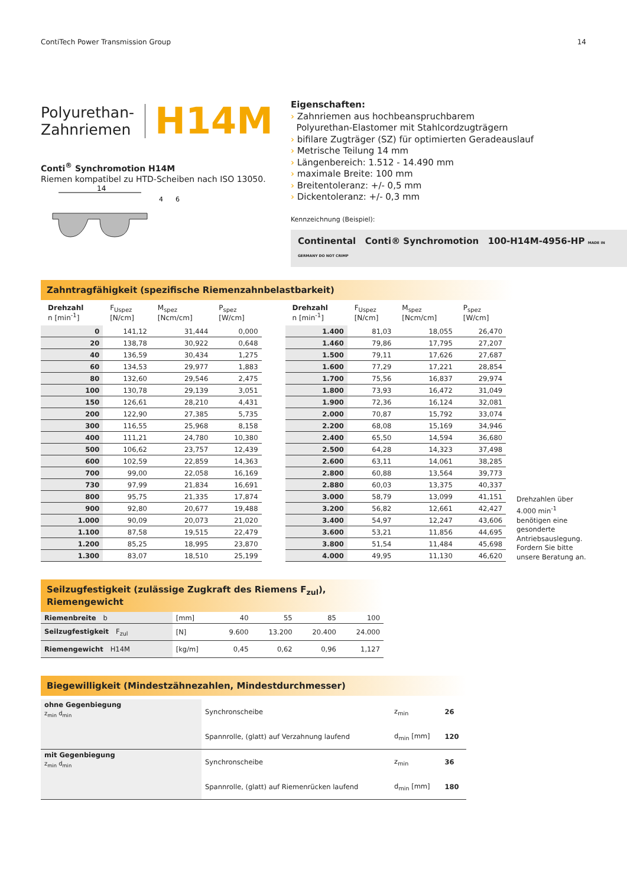ContiTech Power Transmission Group 14
Polyurethan-
Zahnriemen
H14M
Conti<sup>®</sup> Synchromotion H14M
Riemen kompatibel zu HTD-Scheiben nach ISO 13050.
14
4
6
Eigenschaften:
› Zahnriemen aus hochbeanspruchbarem
Polyurethan-Elastomer mit Stahlcordzugträgern
› bifilare Zugträger (SZ) für optimierten Geradeauslauf
› Metrische Teilung 14 mm
› Längenbereich: 1.512 - 14.490 mm
› maximale Breite: 100 mm
› Breitentoleranz: +/- 0,5 mm
› Dickentoleranz: +/- 0,3 mm
Kennzeichnung (Beispiel):
Continental Conti® Synchromotion 100-H14M-4956-HP MADE IN GERMANY DO NOT CRIMP
Zahntragfähigkeit (spezifische Riemenzahnbelastbarkeit)
| Drehzahl n [min<sup>-1</sup>] | F<sub>Uspez</sub> [N/cm] | M<sub>spez</sub> [Ncm/cm] | P<sub>spez</sub> [W/cm] |
| --- | --- | --- | --- |
| 0 | 141,12 | 31,444 | 0,000 |
| 20 | 138,78 | 30,922 | 0,648 |
| 40 | 136,59 | 30,434 | 1,275 |
| 60 | 134,53 | 29,977 | 1,883 |
| 80 | 132,60 | 29,546 | 2,475 |
| 100 | 130,78 | 29,139 | 3,051 |
| 150 | 126,61 | 28,210 | 4,431 |
| 200 | 122,90 | 27,385 | 5,735 |
| 300 | 116,55 | 25,968 | 8,158 |
| 400 | 111,21 | 24,780 | 10,380 |
| 500 | 106,62 | 23,757 | 12,439 |
| 600 | 102,59 | 22,859 | 14,363 |
| 700 | 99,00 | 22,058 | 16,169 |
| 730 | 97,99 | 21,834 | 16,691 |
| 800 | 95,75 | 21,335 | 17,874 |
| 900 | 92,80 | 20,677 | 19,488 |
| 1.000 | 90,09 | 20,073 | 21,020 |
| 1.100 | 87,58 | 19,515 | 22,479 |
| 1.200 | 85,25 | 18,995 | 23,870 |
| 1.300 | 83,07 | 18,510 | 25,199 |
| Drehzahl n [min<sup>-1</sup>] | F<sub>Uspez</sub> [N/cm] | M<sub>spez</sub> [Ncm/cm] | P<sub>spez</sub> [W/cm] |
| --- | --- | --- | --- |
| 1.400 | 81,03 | 18,055 | 26,470 |
| 1.460 | 79,86 | 17,795 | 27,207 |
| 1.500 | 79,11 | 17,626 | 27,687 |
| 1.600 | 77,29 | 17,221 | 28,854 |
| 1.700 | 75,56 | 16,837 | 29,974 |
| 1.800 | 73,93 | 16,472 | 31,049 |
| 1.900 | 72,36 | 16,124 | 32,081 |
| 2.000 | 70,87 | 15,792 | 33,074 |
| 2.200 | 68,08 | 15,169 | 34,946 |
| 2.400 | 65,50 | 14,594 | 36,680 |
| 2.500 | 64,28 | 14,323 | 37,498 |
| 2.600 | 63,11 | 14,061 | 38,285 |
| 2.800 | 60,88 | 13,564 | 39,773 |
| 2.880 | 60,03 | 13,375 | 40,337 |
| 3.000 | 58,79 | 13,099 | 41,151 |
| 3.200 | 56,82 | 12,661 | 42,427 |
| 3.400 | 54,97 | 12,247 | 43,606 |
| 3.600 | 53,21 | 11,856 | 44,695 |
| 3.800 | 51,54 | 11,484 | 45,698 |
| 4.000 | 49,95 | 11,130 | 46,620 |
Drehzahlen über 4.000 min<sup>-1</sup> benötigen eine gesonderte Antriebsauslegung. Fordern Sie bitte unsere Beratung an.
Seilzugfestigkeit (zulässige Zugkraft des Riemens F<sub>zul</sub>), Riemengewicht
| Riemenbreite b | [mm] | 40 | 55 | 85 | 100 |
| Seilzugfestigkeit F<sub>zul</sub> | [N] | 9.600 | 13.200 | 20.400 | 24.000 |
| Riemengewicht H14M | [kg/m] | 0,45 | 0,62 | 0,96 | 1,127 |
Biegewilligkeit (Mindestzähnezahlen, Mindestdurchmesser)
| ohne Gegenbiegung z<sub>min</sub> d<sub>min</sub> | Synchronscheibe | z<sub>min</sub> | 26 |
| | Spannrolle, (glatt) auf Verzahnung laufend | d<sub>min</sub> [mm] | 120 |
| mit Gegenbiegung z<sub>min</sub> d<sub>min</sub> | Synchronscheibe | z<sub>min</sub> | 36 |
| | Spannrolle, (glatt) auf Riemenrücken laufend | d<sub>min</sub> [mm] | 180 |